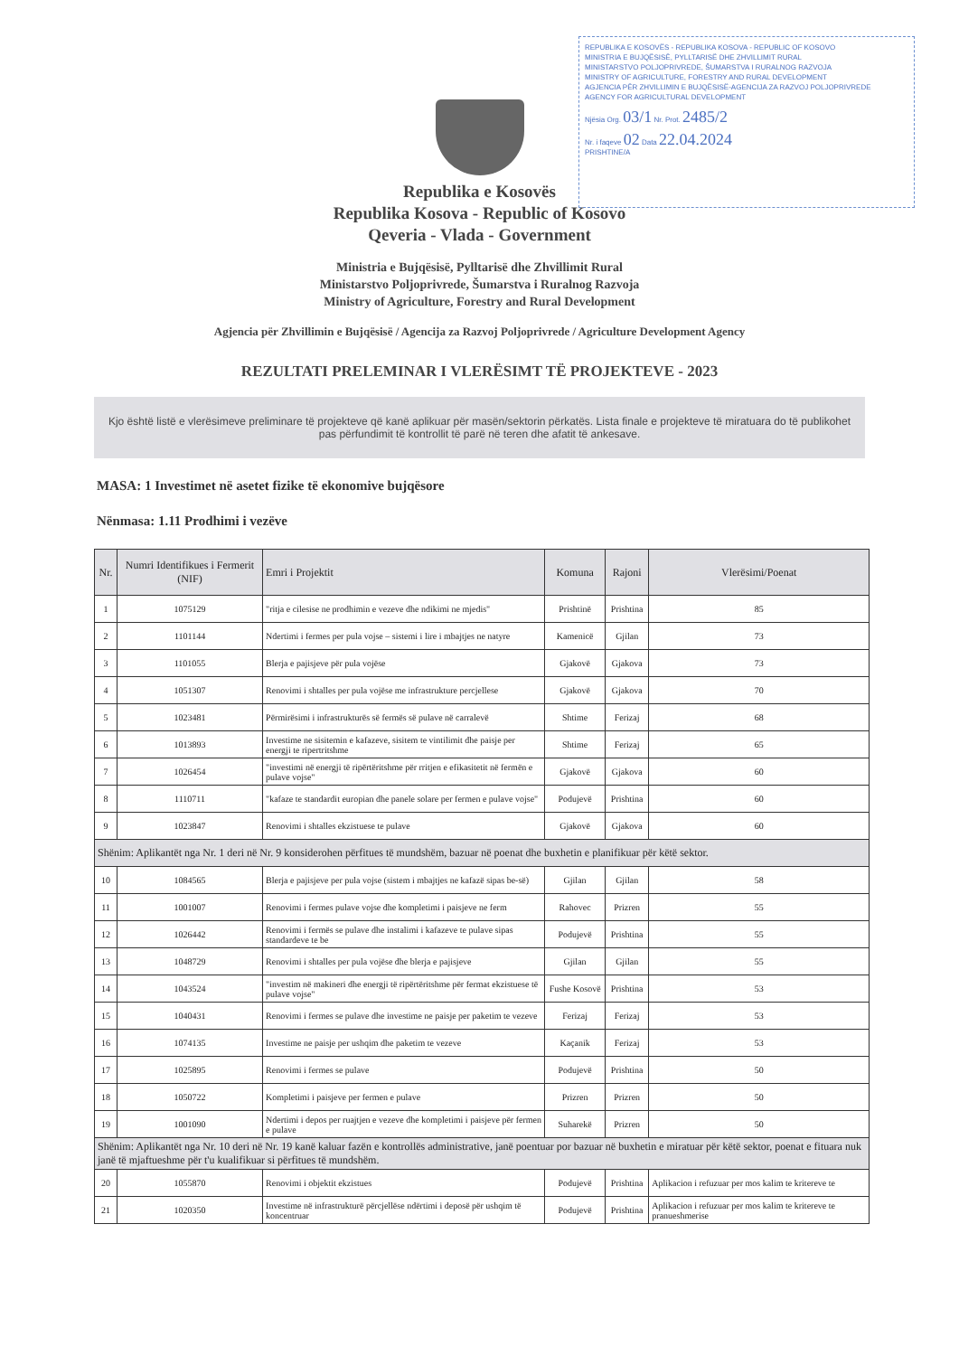REPUBLIKA E KOSOVËS - REPUBLIKA KOSOVA - REPUBLIC OF KOSOVO
MINISTRIA E BUJQËSISË, PYLLTARISË DHE ZHVILLIMIT RURAL
MINISTARSTVO POLJOPRIVREDE, ŠUMARSTVA I RURALNOG RAZVOJA
MINISTRY OF AGRICULTURE, FORESTRY AND RURAL DEVELOPMENT
AGJENCIA PËR ZHVILLIMIN E BUJQËSISË-AGENCIJA ZA RAZVOJ POLJOPRIVREDE
AGENCY FOR AGRICULTURAL DEVELOPMENT
Njësia Org. 03/1 Nr. Prot. 2485/2
Nr. i faqeve 02 Data 22.04.2024
PRISHTINE/A
Republika e Kosovës
Republika Kosova - Republic of Kosovo
Qeveria - Vlada - Government
Ministria e Bujqësisë, Pylltarisë dhe Zhvillimit Rural
Ministarstvo Poljoprivrede, Šumarstva i Ruralnog Razvoja
Ministry of Agriculture, Forestry and Rural Development
Agjencia për Zhvillimin e Bujqësisë / Agencija za Razvoj Poljoprivrede / Agriculture Development Agency
REZULTATI PRELEMINAR I VLERËSIMT TË PROJEKTEVE - 2023
Kjo është listë e vlerësimeve preliminare të projekteve që kanë aplikuar për masën/sektorin përkatës. Lista finale e projekteve të miratuara do të publikohet pas përfundimit të kontrollit të parë në teren dhe afatit të ankesave.
MASA: 1 Investimet në asetet fizike të ekonomive bujqësore
Nënmasa: 1.11 Prodhimi i vezëve
| Nr. | Numri Identifikues i Fermerit (NIF) | Emri i Projektit | Komuna | Rajoni | Vlerësimi/Poenat |
| --- | --- | --- | --- | --- | --- |
| 1 | 1075129 | "ritja e cilesise ne prodhimin e vezeve dhe ndikimi ne mjedis" | Prishtinë | Prishtina | 85 |
| 2 | 1101144 | Ndertimi i fermes per pula vojse – sistemi i lire i mbajtjes ne natyre | Kamenicë | Gjilan | 73 |
| 3 | 1101055 | Blerja e pajisjeve për pula vojëse | Gjakovë | Gjakova | 73 |
| 4 | 1051307 | Renovimi i shtalles per pula vojëse me infrastrukture percjellese | Gjakovë | Gjakova | 70 |
| 5 | 1023481 | Përmirësimi i infrastrukturës së fermës së pulave në carralevë | Shtime | Ferizaj | 68 |
| 6 | 1013893 | Investime ne sisitemin e kafazeve, sisitem te vintilimit dhe paisje per energji te ripertritshme | Shtime | Ferizaj | 65 |
| 7 | 1026454 | "investimi në energji të ripërtëritshme për rritjen e efikasitetit në fermën e pulave vojse" | Gjakovë | Gjakova | 60 |
| 8 | 1110711 | "kafaze te standardit europian dhe panele solare per fermen e pulave vojse" | Podujevë | Prishtina | 60 |
| 9 | 1023847 | Renovimi i shtalles ekzistuese te pulave | Gjakovë | Gjakova | 60 |
| Shënim: Aplikantët nga Nr. 1 deri në Nr. 9 konsiderohen përfitues të mundshëm, bazuar në poenat dhe buxhetin e planifikuar për këtë sektor. | | | | | |
| 10 | 1084565 | Blerja e pajisjeve per pula vojse (sistem i mbajtjes ne kafazë sipas be-së) | Gjilan | Gjilan | 58 |
| 11 | 1001007 | Renovimi i fermes pulave vojse dhe kompletimi i paisjeve ne ferm | Rahovec | Prizren | 55 |
| 12 | 1026442 | Renovimi i fermës se pulave dhe instalimi i kafazeve te pulave sipas standardeve te be | Podujevë | Prishtina | 55 |
| 13 | 1048729 | Renovimi i shtalles per pula vojëse dhe blerja e pajisjeve | Gjilan | Gjilan | 55 |
| 14 | 1043524 | "investim në makineri dhe energji të ripërtëritshme për fermat ekzistuese të pulave vojse" | Fushe Kosovë | Prishtina | 53 |
| 15 | 1040431 | Renovimi i fermes se pulave dhe investime ne paisje per paketim te vezeve | Ferizaj | Ferizaj | 53 |
| 16 | 1074135 | Investime ne paisje per ushqim dhe paketim te vezeve | Kaçanik | Ferizaj | 53 |
| 17 | 1025895 | Renovimi i fermes se pulave | Podujevë | Prishtina | 50 |
| 18 | 1050722 | Kompletimi i paisjeve per fermen e pulave | Prizren | Prizren | 50 |
| 19 | 1001090 | Ndertimi i depos per ruajtjen e vezeve dhe kompletimi i paisjeve për fermen e pulave | Suharekë | Prizren | 50 |
| Shënim: Aplikantët nga Nr. 10 deri në Nr. 19 kanë kaluar fazën e kontrollës administrative, janë poentuar por bazuar në buxhetin e miratuar për këtë sektor, poenat e fituara nuk janë të mjaftueshme për t'u kualifikuar si përfitues të mundshëm. | | | | | |
| 20 | 1055870 | Renovimi i objektit ekzistues | Podujevë | Prishtina | Aplikacion i refuzuar per mos kalim te kriterevе te |
| 21 | 1020350 | Investime në infrastrukturë përcjellëse ndërtimi i deposë për ushqim të koncentruar | Podujevë | Prishtina | Aplikacion i refuzuar per mos kalim te kritereve te pranueshmerise |